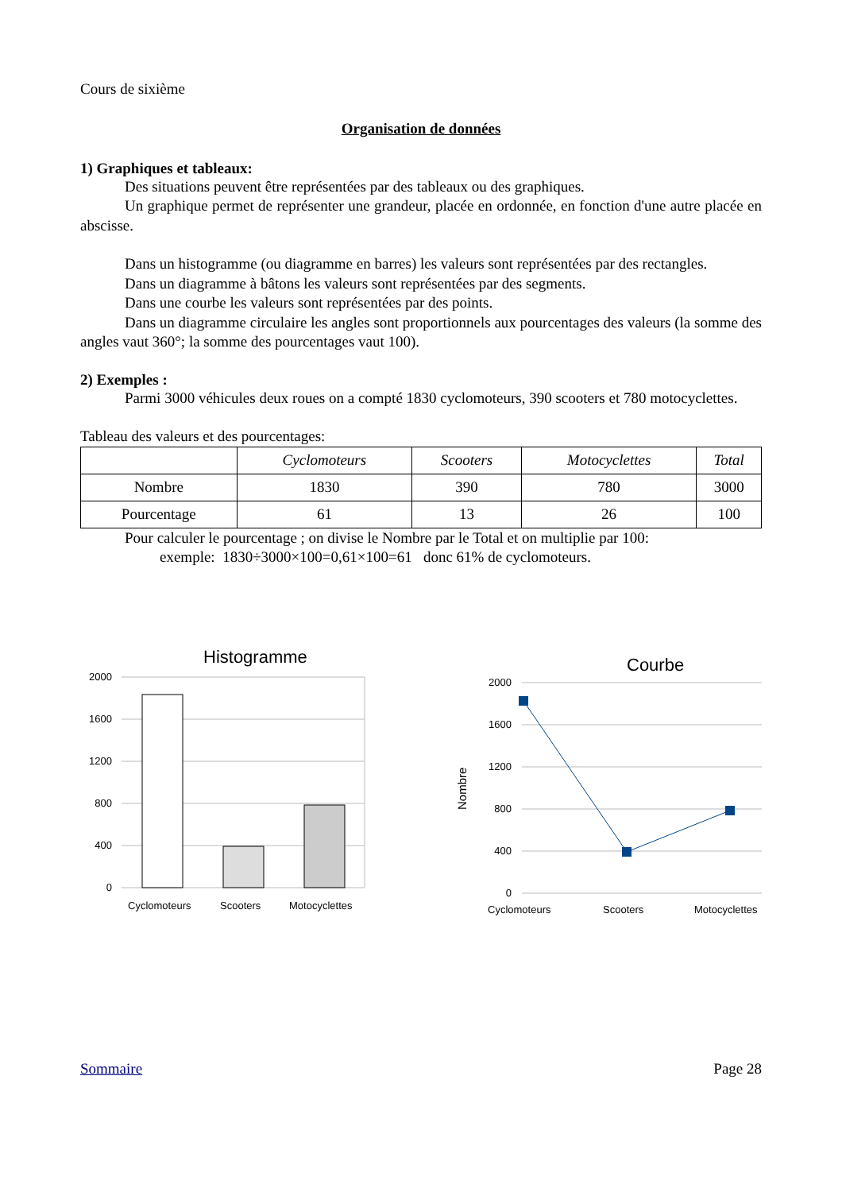Cours de sixième
Organisation de données
1) Graphiques et tableaux:
Des situations peuvent être représentées par des tableaux ou des graphiques.
Un graphique permet de représenter une grandeur, placée en ordonnée, en fonction d'une autre placée en abscisse.
Dans un histogramme (ou diagramme en barres) les valeurs sont représentées par des rectangles.
Dans un diagramme à bâtons les valeurs sont représentées par des segments.
Dans une courbe les valeurs sont représentées par des points.
Dans un diagramme circulaire les angles sont proportionnels aux pourcentages des valeurs (la somme des angles vaut 360°; la somme des pourcentages vaut 100).
2) Exemples :
Parmi 3000 véhicules deux roues on a compté 1830 cyclomoteurs, 390 scooters et 780 motocyclettes.
Tableau des valeurs et des pourcentages:
| | Cyclomoteurs | Scooters | Motocyclettes | Total |
| --- | --- | --- | --- | --- |
| Nombre | 1830 | 390 | 780 | 3000 |
| Pourcentage | 61 | 13 | 26 | 100 |
Pour calculer le pourcentage ; on divise le Nombre par le Total et on multiplie par 100:
exemple: 1830÷3000×100=0,61×100=61 donc 61% de cyclomoteurs.
Histogramme
2000
1600
1200
800
400
0
Cyclomoteurs
Scooters
Motocyclettes
Courbe
Nombre
2000
1600
1200
800
400
0
Cyclomoteurs
Scooters
Motocyclettes
Sommaire Page 28